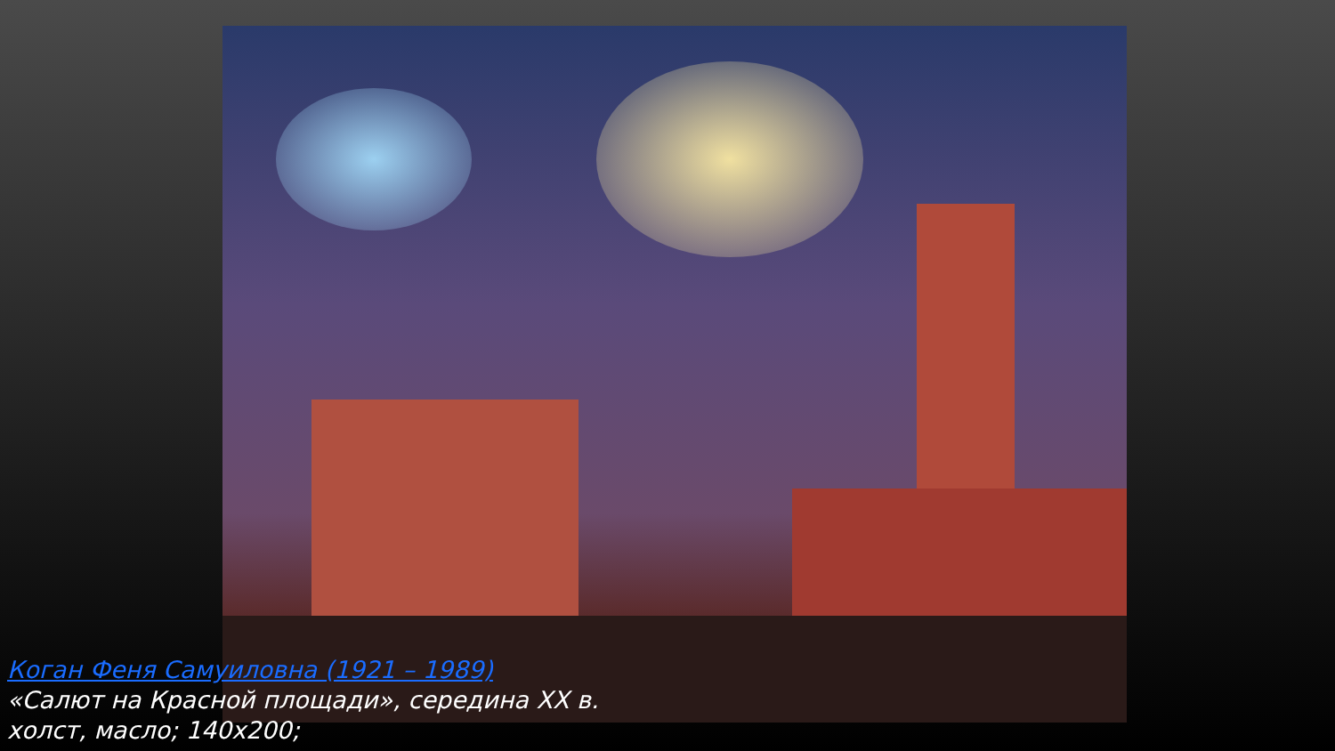Коган Феня Самуиловна (1921 – 1989)
«Салют на Красной площади», середина XX в.
холст, масло; 140x200;